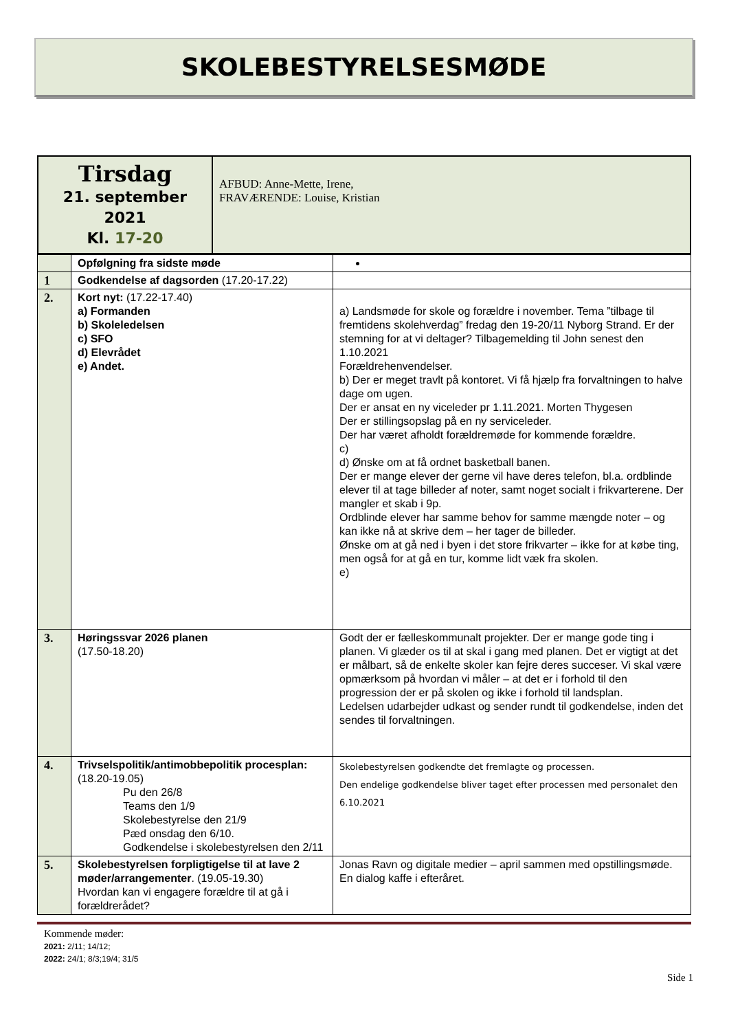SKOLEBESTYRELSESMØDE
| Tirsdag 21. september 2021 Kl. 17-20 | AFBUD: Anne-Mette, Irene, FRAVÆRENDE: Louise, Kristian |
| | Opfølgning fra sidste møde | |
| 1 | Godkendelse af dagsorden (17.20-17.22) | |
| 2. | Kort nyt: (17.22-17.40) a) Formanden b) Skoleledelsen c) SFO d) Elevrådet e) Andet. | a) Landsmøde for skole og forældre i november. Tema ”tilbage til fremtidens skolehverdag” fredag den 19-20/11 Nyborg Strand. Er der stemning for at vi deltager? Tilbagemelding til John senest den 1.10.2021 Forældrehenvendelser. b) Der er meget travlt på kontoret. Vi få hjælp fra forvaltningen to halve dage om ugen. Der er ansat en ny viceleder pr 1.11.2021. Morten Thygesen Der er stillingsopslag på en ny serviceleder. Der har været afholdt forældremøde for kommende forældre. c) d) Ønske om at få ordnet basketball banen. Der er mange elever der gerne vil have deres telefon, bl.a. ordblinde elever til at tage billeder af noter, samt noget socialt i frikvarterene. Der mangler et skab i 9p. Ordblinde elever har samme behov for samme mængde noter – og kan ikke nå at skrive dem – her tager de billeder. Ønske om at gå ned i byen i det store frikvarter – ikke for at købe ting, men også for at gå en tur, komme lidt væk fra skolen. e) |
| 3. | Høringssvar 2026 planen (17.50-18.20) | Godt der er fælleskommunalt projekter. Der er mange gode ting i planen. Vi glæder os til at skal i gang med planen. Det er vigtigt at det er målbart, så de enkelte skoler kan fejre deres succeser. Vi skal være opmærksom på hvordan vi måler – at det er i forhold til den progression der er på skolen og ikke i forhold til landsplan. Ledelsen udarbejder udkast og sender rundt til godkendelse, inden det sendes til forvaltningen. |
| 4. | Trivselspolitik/antimobbepolitik procesplan: (18.20-19.05) Pu den 26/8 Teams den 1/9 Skolebestyrelse den 21/9 Pæd onsdag den 6/10. Godkendelse i skolebestyrelsen den 2/11 | Skolebestyrelsen godkendte det fremlagte og processen. Den endelige godkendelse bliver taget efter processen med personalet den 6.10.2021 |
| 5. | Skolebestyrelsen forpligtigelse til at lave 2 møder/arrangementer . (19.05-19.30) Hvordan kan vi engagere forældre til at gå i forældrerådet? | Jonas Ravn og digitale medier – april sammen med opstillingsmøde. En dialog kaffe i efteråret. |
Kommende møder:
2021: 2/11; 14/12;
2022: 24/1; 8/3;19/4; 31/5
Side 1